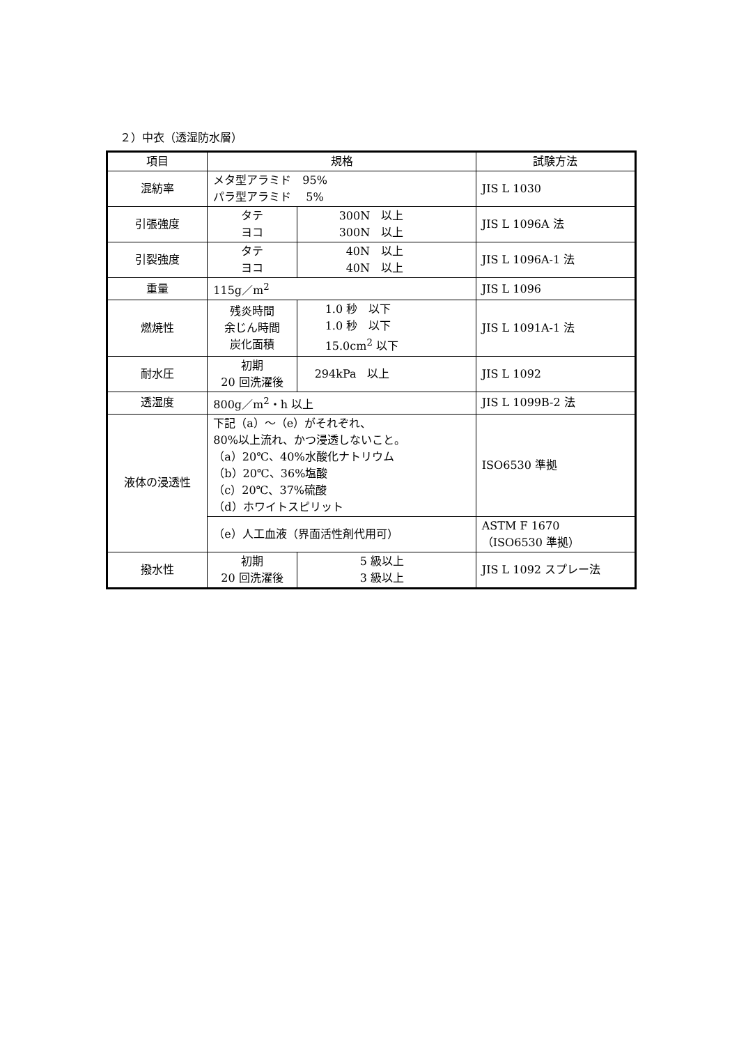２）中衣（透湿防水層）
| 項目 | 規格 | | 試験方法 |
| 混紡率 | メタ型アラミド 95% パラ型アラミド 5% | | JIS L 1030 |
| 引張強度 | タテ ヨコ | 300N 以上 300N 以上 | JIS L 1096A 法 |
| 引裂強度 | タテ ヨコ | 40N 以上 40N 以上 | JIS L 1096A-1 法 |
| 重量 | 115g／m<sup>2</sup> | | JIS L 1096 |
| 燃焼性 | 残炎時間 余じん時間 炭化面積 | 1.0 秒 以下 1.0 秒 以下 15.0cm<sup>2</sup> 以下 | JIS L 1091A-1 法 |
| 耐水圧 | 初期 20 回洗濯後 | 294kPa 以上 | JIS L 1092 |
| 透湿度 | 800g／m<sup>2</sup>・h 以上 | | JIS L 1099B-2 法 |
| 液体の浸透性 | 下記（a）～（e）がそれぞれ、 80%以上流れ、かつ浸透しないこと。 （a）20℃、40%水酸化ナトリウム （b）20℃、36%塩酸 （c）20℃、37%硫酸 （d）ホワイトスピリット | | ISO6530 準拠 |
| | （e）人工血液（界面活性剤代用可） | | ASTM F 1670 （ISO6530 準拠） |
| 撥水性 | 初期 20 回洗濯後 | 5 級以上 3 級以上 | JIS L 1092 スプレー法 |